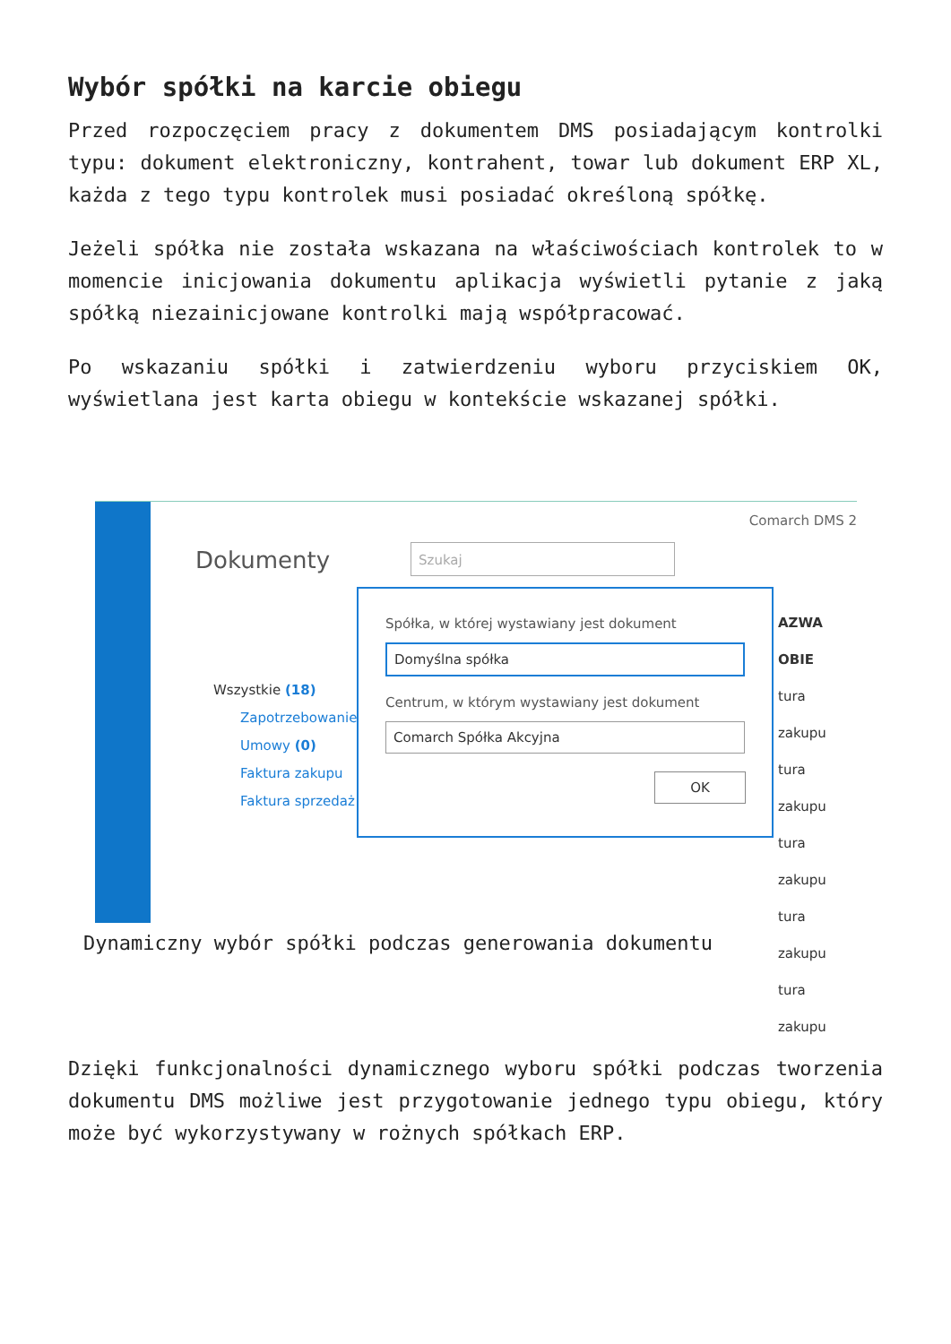Wybór spółki na karcie obiegu
Przed rozpoczęciem pracy z dokumentem DMS posiadającym kontrolki typu: dokument elektroniczny, kontrahent, towar lub dokument ERP XL, każda z tego typu kontrolek musi posiadać określoną spółkę.
Jeżeli spółka nie została wskazana na właściwościach kontrolek to w momencie inicjowania dokumentu aplikacja wyświetli pytanie z jaką spółką niezainicjowane kontrolki mają współpracować.
Po wskazaniu spółki i zatwierdzeniu wyboru przyciskiem OK, wyświetlana jest karta obiegu w kontekście wskazanej spółki.
Comarch DMS 2
Dokumenty Szukaj
Wszystkie (18)
Zapotrzebowanie
Umowy (0)
Faktura zakupu
Faktura sprzedaż
AZWA OBIE
tura zakupu
tura zakupu
tura zakupu
tura zakupu
tura zakupu
Spółka, w której wystawiany jest dokument
Domyślna spółka
Centrum, w którym wystawiany jest dokument
Comarch Spółka Akcyjna
OK
Dynamiczny wybór spółki podczas generowania dokumentu
Dzięki funkcjonalności dynamicznego wyboru spółki podczas tworzenia dokumentu DMS możliwe jest przygotowanie jednego typu obiegu, który może być wykorzystywany w rożnych spółkach ERP.